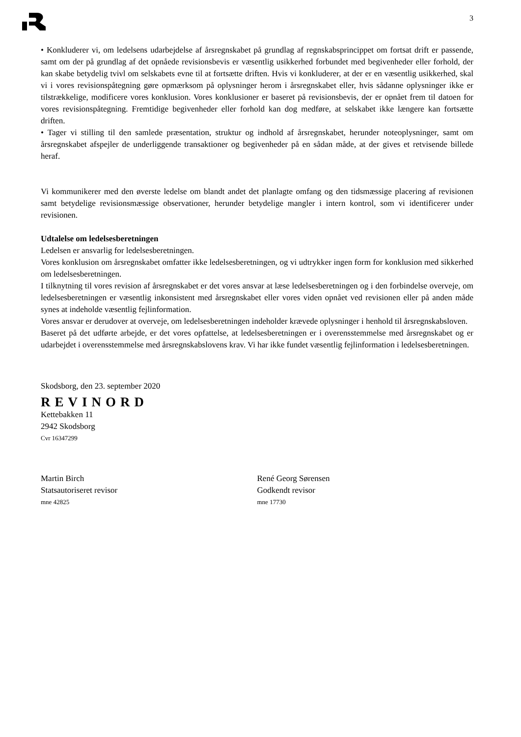3
• Konkluderer vi, om ledelsens udarbejdelse af årsregnskabet på grundlag af regnskabsprincippet om fortsat drift er passende, samt om der på grundlag af det opnåede revisionsbevis er væsentlig usikkerhed forbundet med begivenheder eller forhold, der kan skabe betydelig tvivl om selskabets evne til at fortsætte driften. Hvis vi konkluderer, at der er en væsentlig usikkerhed, skal vi i vores revisionspåtegning gøre opmærksom på oplysninger herom i årsregnskabet eller, hvis sådanne oplysninger ikke er tilstrækkelige, modificere vores konklusion. Vores konklusioner er baseret på revisionsbevis, der er opnået frem til datoen for vores revisionspåtegning. Fremtidige begivenheder eller forhold kan dog medføre, at selskabet ikke længere kan fortsætte driften.
• Tager vi stilling til den samlede præsentation, struktur og indhold af årsregnskabet, herunder noteoplysninger, samt om årsregnskabet afspejler de underliggende transaktioner og begivenheder på en sådan måde, at der gives et retvisende billede heraf.
Vi kommunikerer med den øverste ledelse om blandt andet det planlagte omfang og den tidsmæssige placering af revisionen samt betydelige revisionsmæssige observationer, herunder betydelige mangler i intern kontrol, som vi identificerer under revisionen.
Udtalelse om ledelsesberetningen
Ledelsen er ansvarlig for ledelsesberetningen.
Vores konklusion om årsregnskabet omfatter ikke ledelsesberetningen, og vi udtrykker ingen form for konklusion med sikkerhed om ledelsesberetningen.
I tilknytning til vores revision af årsregnskabet er det vores ansvar at læse ledelsesberetningen og i den forbindelse overveje, om ledelsesberetningen er væsentlig inkonsistent med årsregnskabet eller vores viden opnået ved revisionen eller på anden måde synes at indeholde væsentlig fejlinformation.
Vores ansvar er derudover at overveje, om ledelsesberetningen indeholder krævede oplysninger i henhold til årsregnskabsloven.
Baseret på det udførte arbejde, er det vores opfattelse, at ledelsesberetningen er i overensstemmelse med årsregnskabet og er udarbejdet i overensstemmelse med årsregnskabslovens krav. Vi har ikke fundet væsentlig fejlinformation i ledelsesberetningen.
Skodsborg, den 23. september 2020
REVINORD
Kettebakken 11
2942 Skodsborg
Cvr 16347299
Martin Birch
Statsautoriseret revisor
mne 42825
René Georg Sørensen
Godkendt revisor
mne 17730